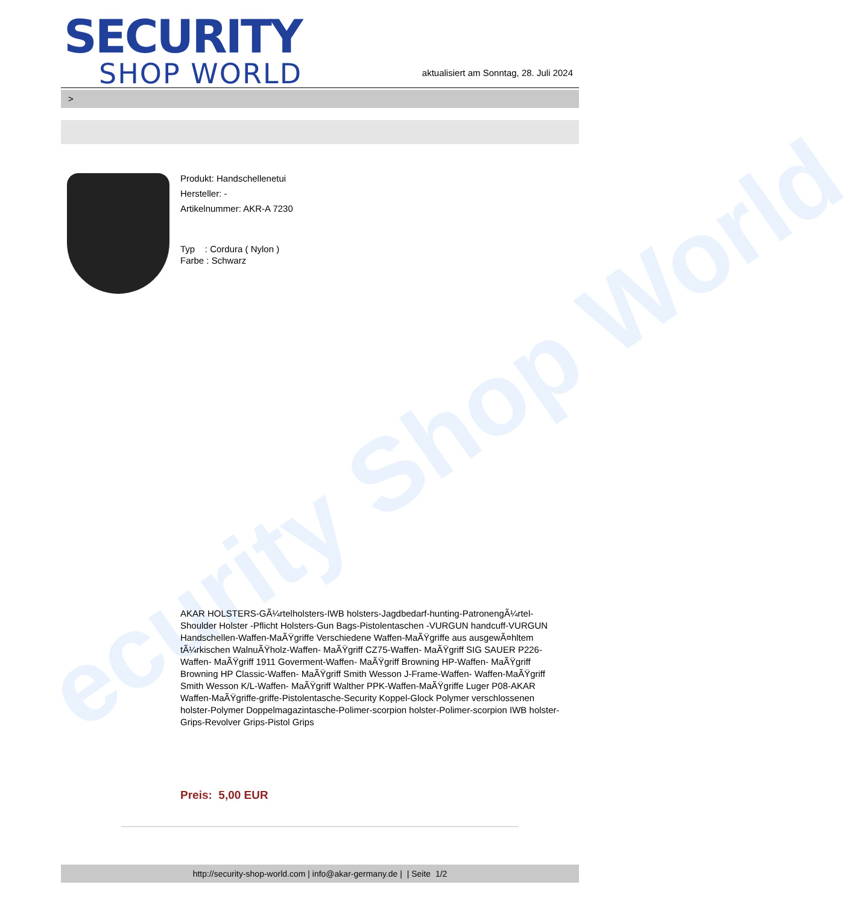ecurity Shop World
SECURITY
SHOP WORLD
aktualisiert am Sonntag, 28. Juli 2024
>
Produkt: Handschellenetui
Hersteller: -
Artikelnummer: AKR-A 7230
Typ : Cordura ( Nylon )
Farbe : Schwarz
AKAR HOLSTERS-GÃ¼rtelholsters-IWB holsters-Jagdbedarf-hunting-PatronengÃ¼rtel- Shoulder Holster -Pflicht Holsters-Gun Bags-Pistolentaschen -VURGUN handcuff-VURGUN Handschellen-Waffen-MaÃŸgriffe Verschiedene Waffen-MaÃŸgriffe aus ausgewÃ¤hltem tÃ¼rkischen WalnuÃŸholz-Waffen- MaÃŸgriff CZ75-Waffen- MaÃŸgriff SIG SAUER P226-Waffen- MaÃŸgriff 1911 Goverment-Waffen- MaÃŸgriff Browning HP-Waffen- MaÃŸgriff Browning HP Classic-Waffen- MaÃŸgriff Smith Wesson J-Frame-Waffen- Waffen-MaÃŸgriff Smith Wesson K/L-Waffen- MaÃŸgriff Walther PPK-Waffen-MaÃŸgriffe Luger P08-AKAR Waffen-MaÃŸgriffe-griffe-Pistolentasche-Security Koppel-Glock Polymer verschlossenen holster-Polymer Doppelmagazintasche-Polimer-scorpion holster-Polimer-scorpion IWB holster-Grips-Revolver Grips-Pistol Grips
Preis: 5,00 EUR
http://security-shop-world.com | info@akar-germany.de | | Seite 1/2